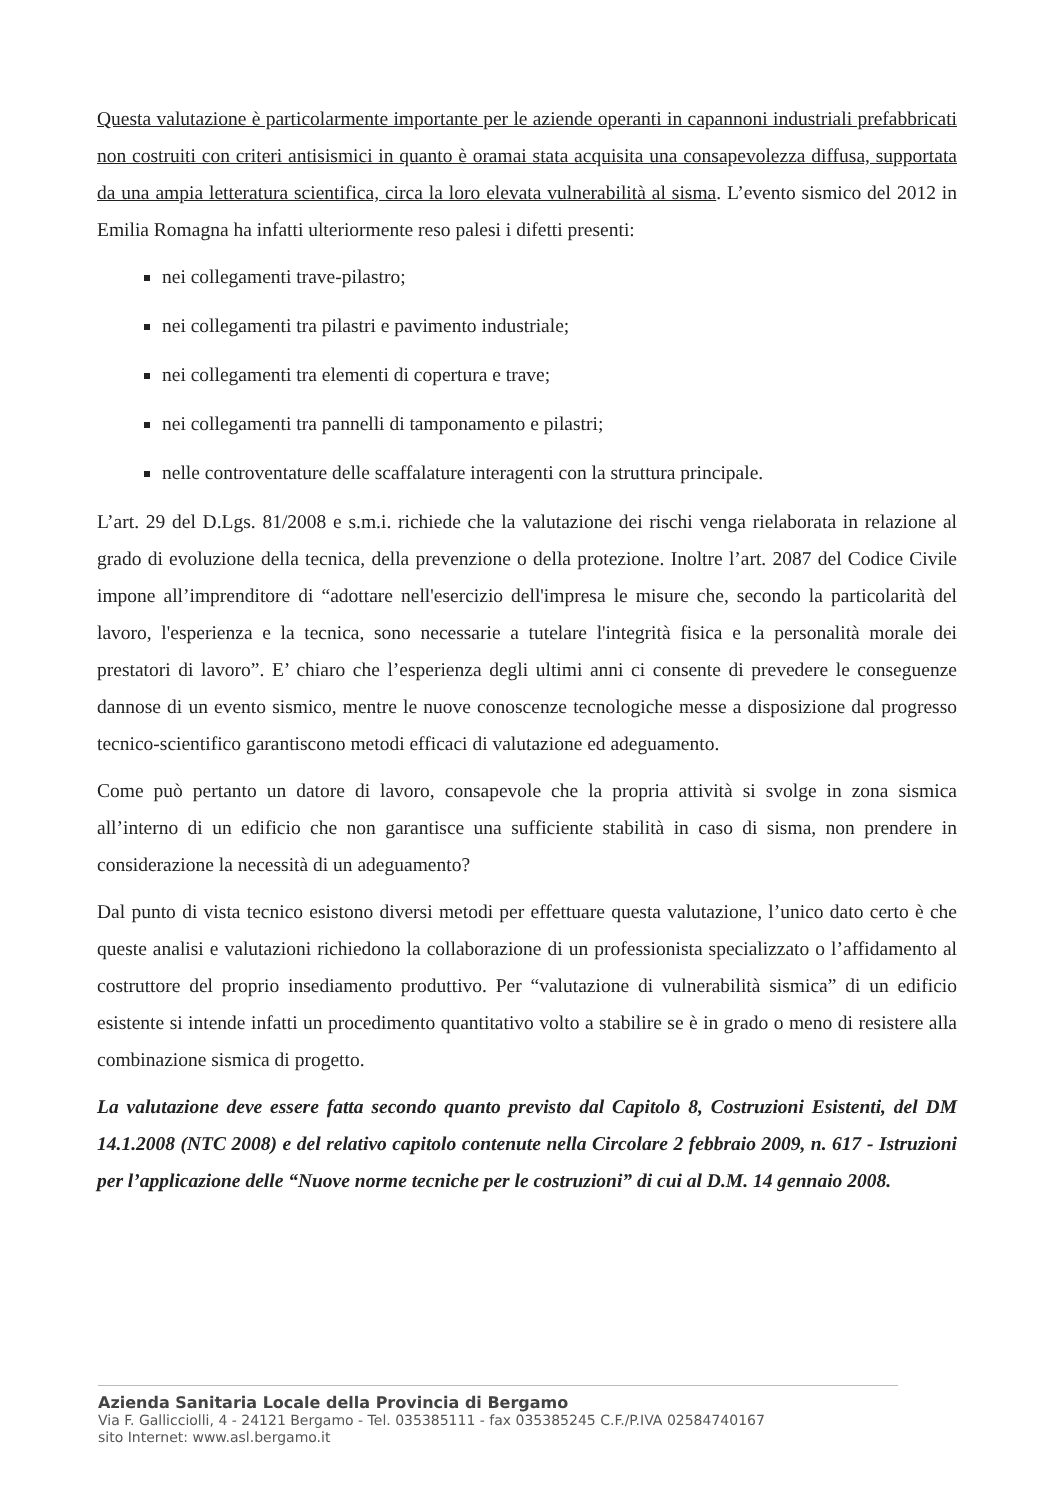Questa valutazione è particolarmente importante per le aziende operanti in capannoni industriali prefabbricati non costruiti con criteri antisismici in quanto è oramai stata acquisita una consapevolezza diffusa, supportata da una ampia letteratura scientifica, circa la loro elevata vulnerabilità al sisma. L’evento sismico del 2012 in Emilia Romagna ha infatti ulteriormente reso palesi i difetti presenti:
nei collegamenti trave-pilastro;
nei collegamenti tra pilastri e pavimento industriale;
nei collegamenti tra elementi di copertura e trave;
nei collegamenti tra pannelli di tamponamento e pilastri;
nelle controventature delle scaffalature interagenti con la struttura principale.
L’art. 29 del D.Lgs. 81/2008 e s.m.i. richiede che la valutazione dei rischi venga rielaborata in relazione al grado di evoluzione della tecnica, della prevenzione o della protezione. Inoltre l’art. 2087 del Codice Civile impone all’imprenditore di “adottare nell'esercizio dell'impresa le misure che, secondo la particolarità del lavoro, l'esperienza e la tecnica, sono necessarie a tutelare l'integrità fisica e la personalità morale dei prestatori di lavoro”. E’ chiaro che l’esperienza degli ultimi anni ci consente di prevedere le conseguenze dannose di un evento sismico, mentre le nuove conoscenze tecnologiche messe a disposizione dal progresso tecnico-scientifico garantiscono metodi efficaci di valutazione ed adeguamento.
Come può pertanto un datore di lavoro, consapevole che la propria attività si svolge in zona sismica all’interno di un edificio che non garantisce una sufficiente stabilità in caso di sisma, non prendere in considerazione la necessità di un adeguamento?
Dal punto di vista tecnico esistono diversi metodi per effettuare questa valutazione, l’unico dato certo è che queste analisi e valutazioni richiedono la collaborazione di un professionista specializzato o l’affidamento al costruttore del proprio insediamento produttivo. Per “valutazione di vulnerabilità sismica” di un edificio esistente si intende infatti un procedimento quantitativo volto a stabilire se è in grado o meno di resistere alla combinazione sismica di progetto.
La valutazione deve essere fatta secondo quanto previsto dal Capitolo 8, Costruzioni Esistenti, del DM 14.1.2008 (NTC 2008) e del relativo capitolo contenute nella Circolare 2 febbraio 2009, n. 617 - Istruzioni per l’applicazione delle “Nuove norme tecniche per le costruzioni” di cui al D.M. 14 gennaio 2008.
Azienda Sanitaria Locale della Provincia di Bergamo
Via F. Gallicciolli, 4 - 24121 Bergamo - Tel. 035385111 - fax 035385245 C.F./P.IVA 02584740167
sito Internet: www.asl.bergamo.it